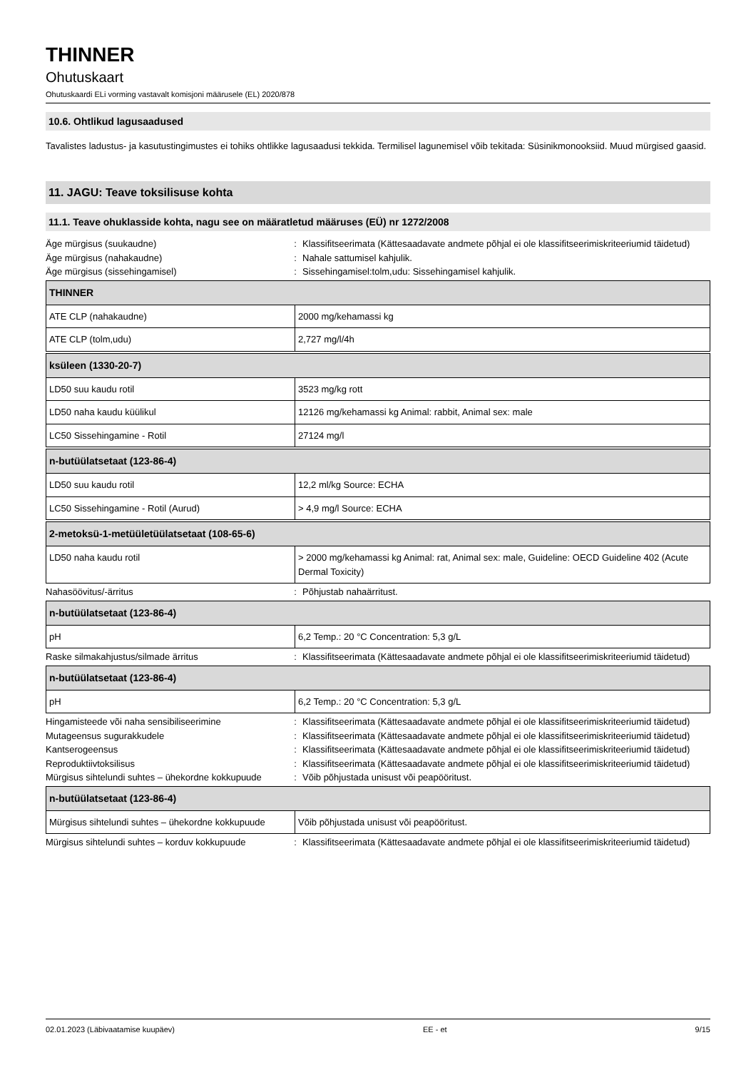THINNER
Ohutuskaart
Ohutuskaardi ELi vorming vastavalt komisjoni määrusele (EL) 2020/878
10.6. Ohtlikud lagusaadused
Tavalistes ladustus- ja kasutustingimustes ei tohiks ohtlikke lagusaadusi tekkida. Termilisel lagunemisel võib tekitada: Süsinikmonooksiid. Muud mürgised gaasid.
11. JAGU: Teave toksilisuse kohta
11.1. Teave ohuklasside kohta, nagu see on määratletud määruses (EÜ) nr 1272/2008
Äge mürgisus (suukaudne) : Klassifitseerimata (Kättesaadavate andmete põhjal ei ole klassifitseerimiskriteeriumid täidetud)
Äge mürgisus (nahakaudne) : Nahale sattumisel kahjulik.
Äge mürgisus (sissehingamisel) : Sissehingamisel:tolm,udu: Sissehingamisel kahjulik.
| THINNER | |
| --- | --- |
| ATE CLP (nahakaudne) | 2000 mg/kehamassi kg |
| ATE CLP (tolm,udu) | 2,727 mg/l/4h |
| ksüleen (1330-20-7) | |
| --- | --- |
| LD50 suu kaudu rotil | 3523 mg/kg rott |
| LD50 naha kaudu küülikul | 12126 mg/kehamassi kg Animal: rabbit, Animal sex: male |
| LC50 Sissehingamine - Rotil | 27124 mg/l |
| n-butüülatsetaat (123-86-4) | |
| --- | --- |
| LD50 suu kaudu rotil | 12,2 ml/kg Source: ECHA |
| LC50 Sissehingamine - Rotil (Aurud) | > 4,9 mg/l Source: ECHA |
| 2-metoksü-1-metüületüülatsetaat (108-65-6) | |
| --- | --- |
| LD50 naha kaudu rotil | > 2000 mg/kehamassi kg Animal: rat, Animal sex: male, Guideline: OECD Guideline 402 (Acute Dermal Toxicity) |
Nahasöövitus/-ärritus : Põhjustab nahaärritust.
| n-butüülatsetaat (123-86-4) | |
| --- | --- |
| pH | 6,2 Temp.: 20 °C Concentration: 5,3 g/L |
Raske silmakahjustus/silmade ärritus : Klassifitseerimata (Kättesaadavate andmete põhjal ei ole klassifitseerimiskriteeriumid täidetud)
| n-butüülatsetaat (123-86-4) | |
| --- | --- |
| pH | 6,2 Temp.: 20 °C Concentration: 5,3 g/L |
Hingamisteede või naha sensibiliseerimine : Klassifitseerimata (Kättesaadavate andmete põhjal ei ole klassifitseerimiskriteeriumid täidetud)
Mutageensus sugurakkudele : Klassifitseerimata (Kättesaadavate andmete põhjal ei ole klassifitseerimiskriteeriumid täidetud)
Kantserogeensus : Klassifitseerimata (Kättesaadavate andmete põhjal ei ole klassifitseerimiskriteeriumid täidetud)
Reproduktiivtoksilisus : Klassifitseerimata (Kättesaadavate andmete põhjal ei ole klassifitseerimiskriteeriumid täidetud)
Mürgisus sihtelundi suhtes – ühekordne kokkupuude
: Võib põhjustada unisust või peapööritust.
| n-butüülatsetaat (123-86-4) | |
| --- | --- |
| Mürgisus sihtelundi suhtes – ühekordne kokkupuude | Võib põhjustada unisust või peapööritust. |
Mürgisus sihtelundi suhtes – korduv kokkupuude
: Klassifitseerimata (Kättesaadavate andmete põhjal ei ole klassifitseerimiskriteeriumid täidetud)
02.01.2023 (Läbivaatamise kuupäev) EE - et 9/15